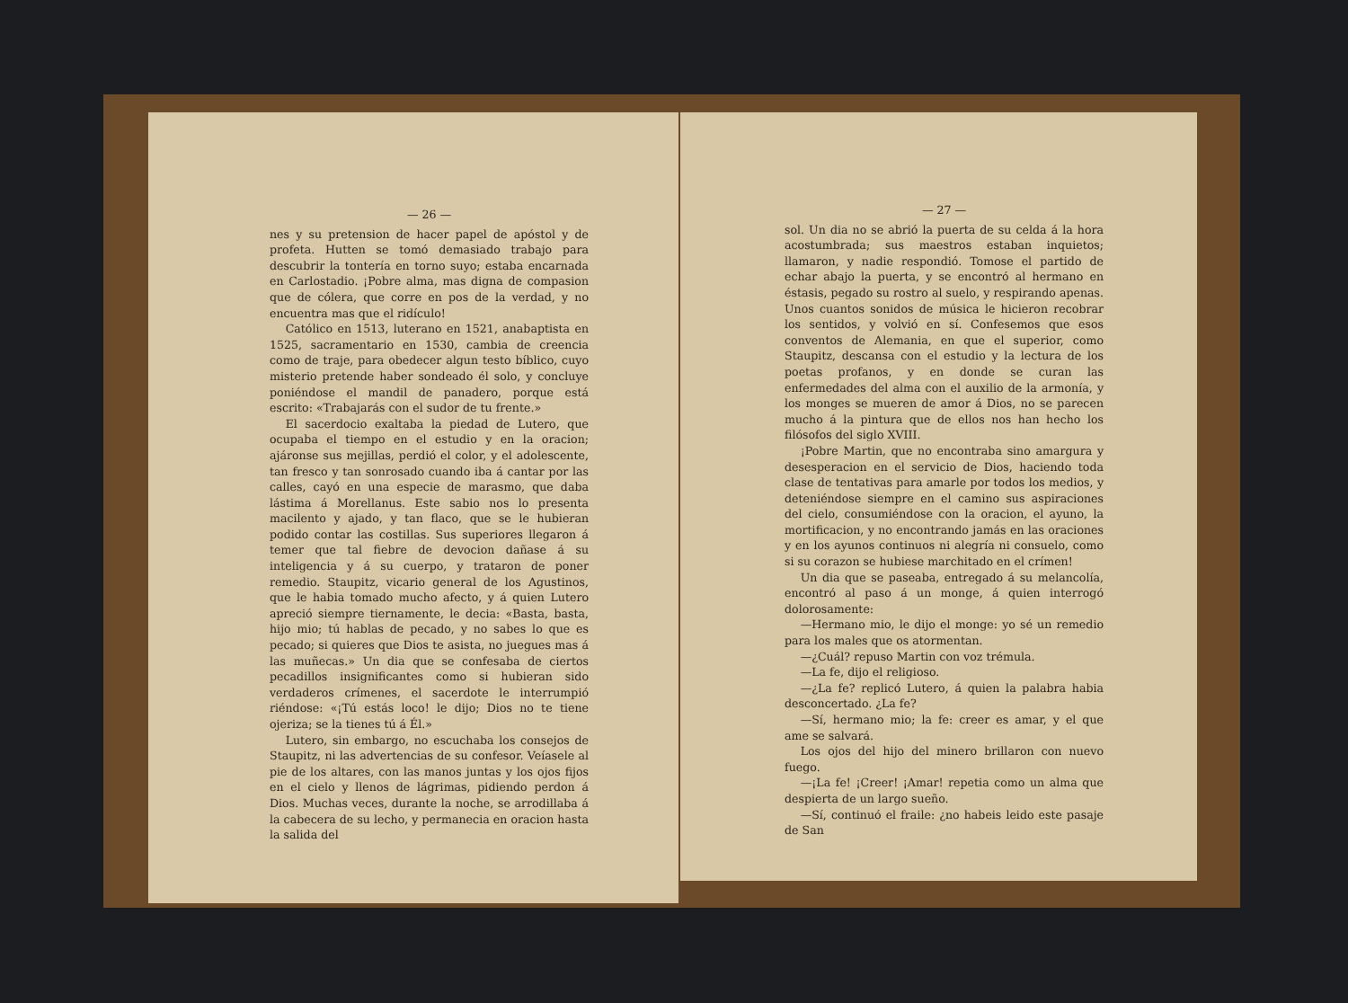— 26 —
nes y su pretension de hacer papel de apóstol y de profeta. Hutten se tomó demasiado trabajo para descubrir la tontería en torno suyo; estaba encarnada en Carlostadio. ¡Pobre alma, mas digna de compasion que de cólera, que corre en pos de la verdad, y no encuentra mas que el ridículo!
Católico en 1513, luterano en 1521, anabaptista en 1525, sacramentario en 1530, cambia de creencia como de traje, para obedecer algun testo bíblico, cuyo misterio pretende haber sondeado él solo, y concluye poniéndose el mandil de panadero, porque está escrito: «Trabajarás con el sudor de tu frente.»
El sacerdocio exaltaba la piedad de Lutero, que ocupaba el tiempo en el estudio y en la oracion; ajáronse sus mejillas, perdió el color, y el adolescente, tan fresco y tan sonrosado cuando iba á cantar por las calles, cayó en una especie de marasmo, que daba lástima á Morellanus. Este sabio nos lo presenta macilento y ajado, y tan flaco, que se le hubieran podido contar las costillas. Sus superiores llegaron á temer que tal fiebre de devocion dañase á su inteligencia y á su cuerpo, y trataron de poner remedio. Staupitz, vicario general de los Agustinos, que le habia tomado mucho afecto, y á quien Lutero apreció siempre tiernamente, le decia: «Basta, basta, hijo mio; tú hablas de pecado, y no sabes lo que es pecado; si quieres que Dios te asista, no juegues mas á las muñecas.» Un dia que se confesaba de ciertos pecadillos insignificantes como si hubieran sido verdaderos crímenes, el sacerdote le interrumpió riéndose: «¡Tú estás loco! le dijo; Dios no te tiene ojeriza; se la tienes tú á Él.»
Lutero, sin embargo, no escuchaba los consejos de Staupitz, ni las advertencias de su confesor. Veíasele al pie de los altares, con las manos juntas y los ojos fijos en el cielo y llenos de lágrimas, pidiendo perdon á Dios. Muchas veces, durante la noche, se arrodillaba á la cabecera de su lecho, y permanecia en oracion hasta la salida del
— 27 —
sol. Un dia no se abrió la puerta de su celda á la hora acostumbrada; sus maestros estaban inquietos; llamaron, y nadie respondió. Tomose el partido de echar abajo la puerta, y se encontró al hermano en éstasis, pegado su rostro al suelo, y respirando apenas. Unos cuantos sonidos de música le hicieron recobrar los sentidos, y volvió en sí. Confesemos que esos conventos de Alemania, en que el superior, como Staupitz, descansa con el estudio y la lectura de los poetas profanos, y en donde se curan las enfermedades del alma con el auxilio de la armonía, y los monges se mueren de amor á Dios, no se parecen mucho á la pintura que de ellos nos han hecho los filósofos del siglo XVIII.
¡Pobre Martin, que no encontraba sino amargura y desesperacion en el servicio de Dios, haciendo toda clase de tentativas para amarle por todos los medios, y deteniéndose siempre en el camino sus aspiraciones del cielo, consumiéndose con la oracion, el ayuno, la mortificacion, y no encontrando jamás en las oraciones y en los ayunos continuos ni alegría ni consuelo, como si su corazon se hubiese marchitado en el crímen!
Un dia que se paseaba, entregado á su melancolía, encontró al paso á un monge, á quien interrogó dolorosamente:
—Hermano mio, le dijo el monge: yo sé un remedio para los males que os atormentan.
—¿Cuál? repuso Martin con voz trémula.
—La fe, dijo el religioso.
—¿La fe? replicó Lutero, á quien la palabra habia desconcertado. ¿La fe?
—Sí, hermano mio; la fe: creer es amar, y el que ame se salvará.
Los ojos del hijo del minero brillaron con nuevo fuego.
—¡La fe! ¡Creer! ¡Amar! repetia como un alma que despierta de un largo sueño.
—Sí, continuó el fraile: ¿no habeis leido este pasaje de San